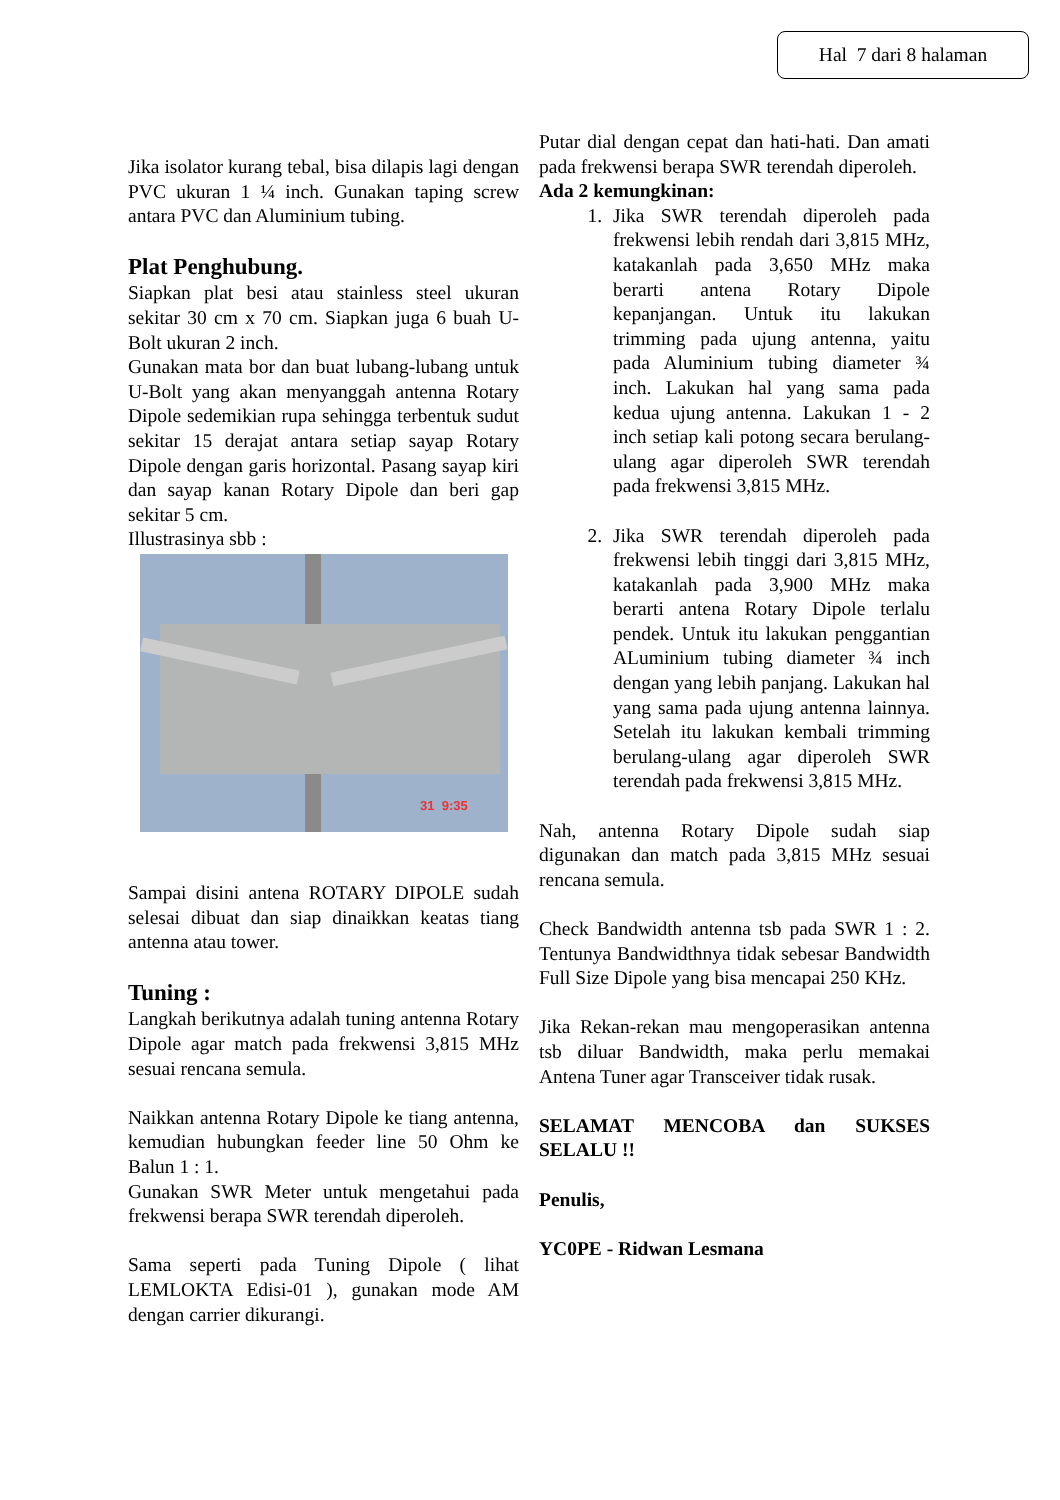Hal 7 dari 8 halaman
Jika isolator kurang tebal, bisa dilapis lagi dengan PVC ukuran 1 ¼ inch. Gunakan taping screw antara PVC dan Aluminium tubing.
Plat Penghubung.
Siapkan plat besi atau stainless steel ukuran sekitar 30 cm x 70 cm. Siapkan juga 6 buah U-Bolt ukuran 2 inch.
Gunakan mata bor dan buat lubang-lubang untuk U-Bolt yang akan menyanggah antenna Rotary Dipole sedemikian rupa sehingga terbentuk sudut sekitar 15 derajat antara setiap sayap Rotary Dipole dengan garis horizontal. Pasang sayap kiri dan sayap kanan Rotary Dipole dan beri gap sekitar 5 cm.
Illustrasinya sbb :
31 9:35
Sampai disini antena ROTARY DIPOLE sudah selesai dibuat dan siap dinaikkan keatas tiang antenna atau tower.
Tuning :
Langkah berikutnya adalah tuning antenna Rotary Dipole agar match pada frekwensi 3,815 MHz sesuai rencana semula.
Naikkan antenna Rotary Dipole ke tiang antenna, kemudian hubungkan feeder line 50 Ohm ke Balun 1 : 1.
Gunakan SWR Meter untuk mengetahui pada frekwensi berapa SWR terendah diperoleh.
Sama seperti pada Tuning Dipole ( lihat LEMLOKTA Edisi-01 ), gunakan mode AM dengan carrier dikurangi.
Putar dial dengan cepat dan hati-hati. Dan amati pada frekwensi berapa SWR terendah diperoleh.
Ada 2 kemungkinan:
1. Jika SWR terendah diperoleh pada frekwensi lebih rendah dari 3,815 MHz, katakanlah pada 3,650 MHz maka berarti antena Rotary Dipole kepanjangan. Untuk itu lakukan trimming pada ujung antenna, yaitu pada Aluminium tubing diameter ¾ inch. Lakukan hal yang sama pada kedua ujung antenna. Lakukan 1 - 2 inch setiap kali potong secara berulang-ulang agar diperoleh SWR terendah pada frekwensi 3,815 MHz.
2. Jika SWR terendah diperoleh pada frekwensi lebih tinggi dari 3,815 MHz, katakanlah pada 3,900 MHz maka berarti antena Rotary Dipole terlalu pendek. Untuk itu lakukan penggantian ALuminium tubing diameter ¾ inch dengan yang lebih panjang. Lakukan hal yang sama pada ujung antenna lainnya. Setelah itu lakukan kembali trimming berulang-ulang agar diperoleh SWR terendah pada frekwensi 3,815 MHz.
Nah, antenna Rotary Dipole sudah siap digunakan dan match pada 3,815 MHz sesuai rencana semula.
Check Bandwidth antenna tsb pada SWR 1 : 2. Tentunya Bandwidthnya tidak sebesar Bandwidth Full Size Dipole yang bisa mencapai 250 KHz.
Jika Rekan-rekan mau mengoperasikan antenna tsb diluar Bandwidth, maka perlu memakai Antena Tuner agar Transceiver tidak rusak.
SELAMAT MENCOBA dan SUKSES SELALU !!
Penulis,
YC0PE - Ridwan Lesmana